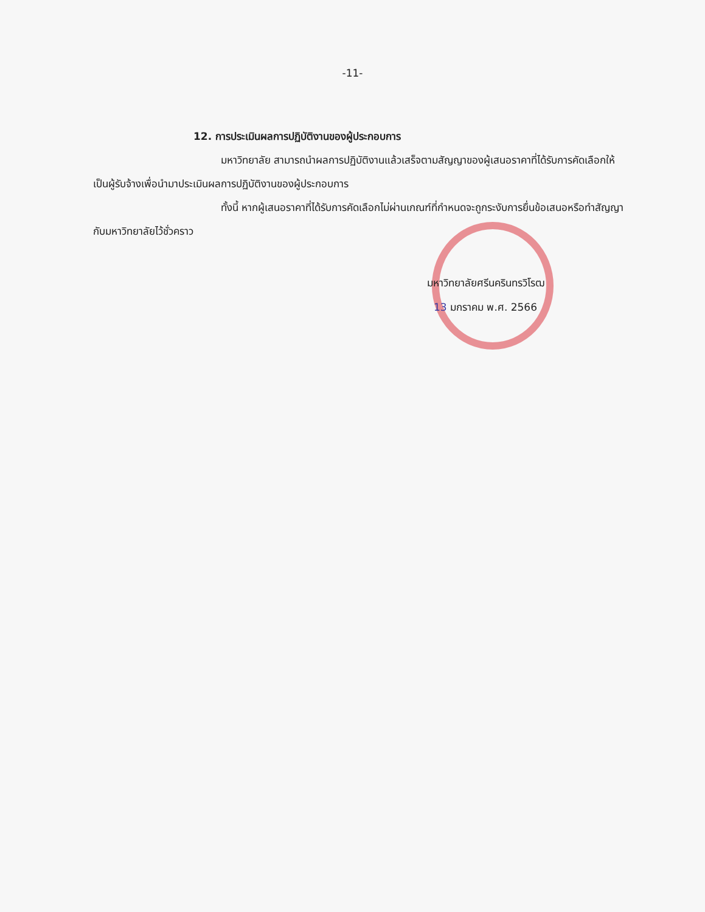-11-
12. การประเมินผลการปฏิบัติงานของผู้ประกอบการ
มหาวิทยาลัย สามารถนำผลการปฏิบัติงานแล้วเสร็จตามสัญญาของผู้เสนอราคาที่ได้รับการคัดเลือกให้เป็นผู้รับจ้างเพื่อนำมาประเมินผลการปฏิบัติงานของผู้ประกอบการ
ทั้งนี้ หากผู้เสนอราคาที่ได้รับการคัดเลือกไม่ผ่านเกณฑ์ที่กำหนดจะถูกระงับการยื่นข้อเสนอหรือทำสัญญากับมหาวิทยาลัยไว้ชั่วคราว
มหาวิทยาลัยศรีนครินทรวิโรฒ
13 มกราคม พ.ศ. 2566